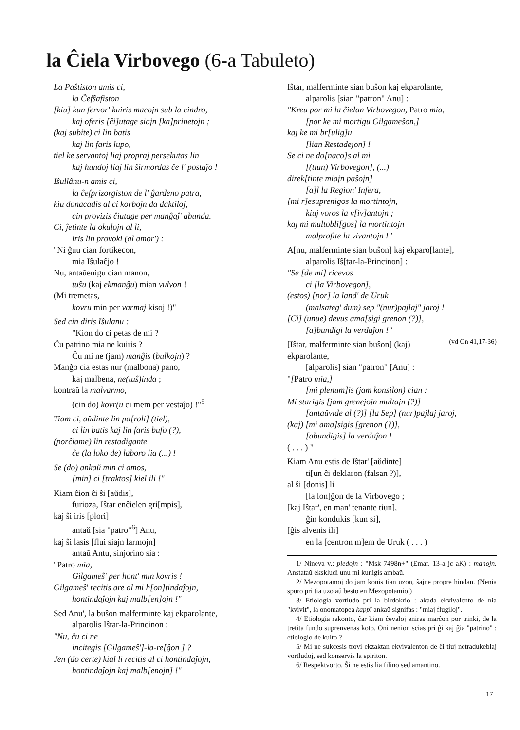la Ĉiela Virbovego (6-a Tabuleto)
La Paŝtiston amis ci,
la Ĉefŝafiston
[kiu] kun fervor' kuiris macojn sub la cindro,
kaj oferis [ĉi]utage siajn [ka]prinetojn ;
(kaj subite) ci lin batis
kaj lin faris lupo,
tiel ke servantoj liaj propraj persekutas lin
kaj hundoj liaj lin ŝirmordas ĉe l' postaĵo !
Iŝullânu-n amis ci,
la ĉefprizorgiston de l' ĝardeno patra,
kiu donacadis al ci korbojn da daktiloj,
cin provizis ĉiutage per manĝaĵ' abunda.
Ci, ĵetinte la okulojn al li,
iris lin provoki (al amor') :
"Ni ĝuu cian fortikecon,
mia Iŝulaĉjo !
Nu, antaŭenigu cian manon,
tuŝu (kaj ekmanĝu) mian vulvon !
(Mi tremetas,
kovru min per varmaj kisoj !)"
Sed cin diris Iŝulanu :
"Kion do ci petas de mi ?
Ĉu patrino mia ne kuiris ?
Ĉu mi ne (jam) manĝis (bulkojn) ?
Manĝo cia estas nur (malbona) pano,
kaj malbena, ne(tuŝ)inda ;
kontraŭ la malvarmo,
(cin do) kovr(u ci mem per vestaĵo) !"<sup>5</sup>
Tiam ci, aŭdinte lin pa[roli] (tiel),
ci lin batis kaj lin faris bufo (?),
(porĉiame) lin restadigante
ĉe (la loko de) laboro lia (...) !
Se (do) ankaŭ min ci amos,
[min] ci [traktos] kiel ili !"
Kiam ĉion ĉi ŝi [aŭdis],
furioza, Iŝtar enĉielen gri[mpis],
kaj ŝi iris [plori]
antaŭ [sia "patro"<sup>6</sup>] Anu,
kaj ŝi lasis [flui siajn larmojn]
antaŭ Antu, sinjorino sia :
"Patro mia,
Gilgameŝ' per hont' min kovris !
Gilgameŝ' recitis are al mi h[on]tindaĵojn,
hontindaĵojn kaj malb[en]ojn !"
Sed Anu', la buŝon malferminte kaj ekparolante,
alparolis Iŝtar-la-Princinon :
"Nu, ĉu ci ne
incitegis [Gilgameŝ']-la-re[ĝon ] ?
Jen (do certe) kial li recitis al ci hontindaĵojn,
hontindaĵojn kaj malb[enojn] !"
Iŝtar, malferminte sian buŝon kaj ekparolante,
alparolis [sian "patron" Anu] :
"Kreu por mi la ĉielan Virbovegon, Patro mia,
[por ke mi mortigu Gilgameŝon,]
kaj ke mi br[ulig]u
[lian Restadejon] !
Se ci ne do[naco]s al mi
[(tiun) Virbovegon], (...)
direk[tinte miajn paŝojn]
[a]l la Region' Infera,
[mi r]esuprenigos la mortintojn,
kiuj voros la v[iv]antojn ;
kaj mi multobli[gos] la mortintojn
malprofite la vivantojn !"
A[nu, malferminte sian buŝon] kaj ekparo[lante],
alparolis Iŝ[tar-la-Princinon] :
"Se [de mi] ricevos
ci [la Virbovegon],
(estos) [por] la land' de Uruk
(malsateg' dum) sep "(nur)pajlaj" jaroj !
[Ci] (unue) devus ama[sigi grenon (?)],
[a]bundigi la verdaĵon !"
(vd Gn 41,17-36)
[Iŝtar, malferminte sian buŝon] (kaj) ekparolante,
[alparolis] sian "patron" [Anu] :
"[Patro mia,]
[mi plenum]is (jam konsilon) cian :
Mi starigis [jam grenejojn multajn (?)]
[antaŭvide al (?)] [la Sep] (nur)pajlaj jaroj,
(kaj) [mi ama]sigis [grenon (?)],
[abundigis] la verdaĵon !
( . . . ) "
Kiam Anu estis de Iŝtar' [aŭdinte]
ti[un ĉi deklaron (falsan ?)],
al ŝi [donis] li
[la lon]ĝon de la Virbovego ;
[kaj Iŝtar', en man' tenante tiun],
ĝin kondukis [kun si],
[ĝis alvenis ili]
en la [centron m]em de Uruk ( . . . )
1/ Nineva v.: piedojn ; "Msk 7498n+" (Emar, 13-a jc aK) : manojn. Anstataŭ ekskludi unu mi kunigis ambaŭ.
2/ Mezopotamoj do jam konis tian uzon, ŝajne propre hindan. (Nenia spuro pri tia uzo aŭ besto en Mezopotamio.)
3/ Etiologia vortludo pri la birdokrio : akada ekvivalento de nia "kvivit", la onomatopea kappî ankaŭ signifas : "miaj flugiloj".
4/ Etiologia rakonto, ĉar kiam ĉevaloj eniras marĉon por trinki, de la tretita fundo suprenvenas koto. Oni nenion scias pri ĝi kaj ĝia "patrino" : etiologio de kulto ?
5/ Mi ne sukcesis trovi ekzaktan ekvivalenton de ĉi tiuj netradukeblaj vortludoj, sed konservis la spiriton.
6/ Respektvorto. Ŝi ne estis lia filino sed amantino.
17